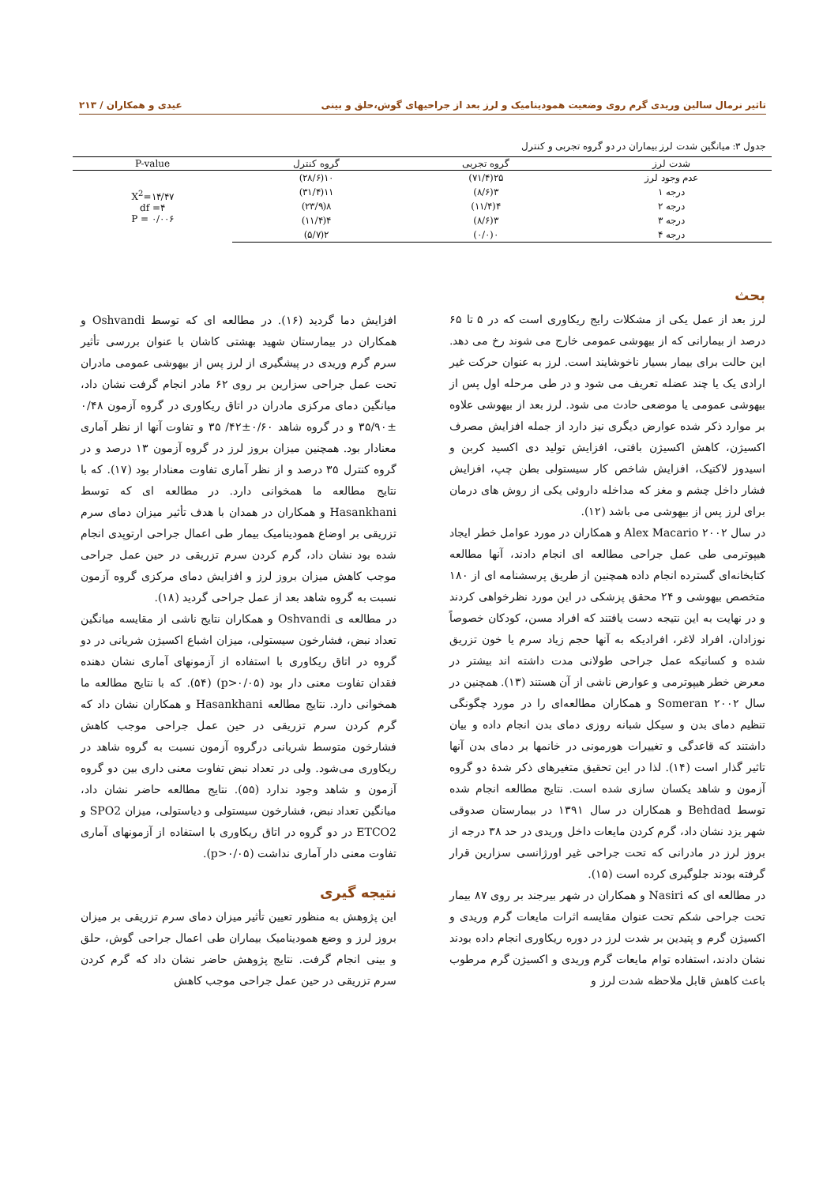تاثیر نرمال سالین وریدی گرم روی وضعیت همودینامیک و لرز بعد از جراحیهای گوش،حلق و بینی عیدی و همکاران / ۲۱۳
جدول ۳: میانگین شدت لرز بیماران در دو گروه تجربی و کنترل
| شدت لرز | گروه تجربی | گروه کنترل | P-value |
| --- | --- | --- | --- |
| عدم وجود لرز | ۲۵(۷۱/۴) | ۱۰(۲۸/۶) | X<sup>2</sup>=۱۴/۴۷ df =۴ P = ۰/۰۰۶ |
| درجه ۱ | ۳(۸/۶) | ۱۱(۳۱/۴) | |
| درجه ۲ | ۴(۱۱/۴) | ۸(۲۳/۹) | |
| درجه ۳ | ۳(۸/۶) | ۴(۱۱/۴) | |
| درجه ۴ | ۰(۰/۰) | ۲(۵/۷) | |
بحث
لرز بعد از عمل یکی از مشکلات رایج ریکاوری است که در ۵ تا ۶۵ درصد از بیمارانی که از بیهوشی عمومی خارج می شوند رخ می دهد. این حالت برای بیمار بسیار ناخوشایند است. لرز به عنوان حرکت غیر ارادی یک یا چند عضله تعریف می شود و در طی مرحله اول پس از بیهوشی عمومی یا موضعی حادث می شود. لرز بعد از بیهوشی علاوه بر موارد ذکر شده عوارض دیگری نیز دارد از جمله افزایش مصرف اکسیژن، کاهش اکسیژن بافتی، افزایش تولید دی اکسید کربن و اسیدوز لاکتیک، افزایش شاخص کار سیستولی بطن چپ، افزایش فشار داخل چشم و مغز که مداخله داروئی یکی از روش های درمان برای لرز پس از بیهوشی می باشد (۱۲).
در سال ۲۰۰۲ Alex Macario و همکاران در مورد عوامل خطر ایجاد هیپوترمی طی عمل جراحی مطالعه ای انجام دادند، آنها مطالعه کتابخانه‌ای گسترده انجام داده همچنین از طریق پرسشنامه ای از ۱۸۰ متخصص بیهوشی و ۲۴ محقق پزشکی در این مورد نظرخواهی کردند و در نهایت به این نتیجه دست یافتند که افراد مسن، کودکان خصوصاً نوزادان، افراد لاغر، افرادیکه به آنها حجم زیاد سرم یا خون تزریق شده و کسانیکه عمل جراحی طولانی مدت داشته اند بیشتر در معرض خطر هیپوترمی و عوارض ناشی از آن هستند (۱۳). همچنین در سال ۲۰۰۲ Someran و همکاران مطالعه‌ای را در مورد چگونگی تنظیم دمای بدن و سیکل شبانه روزی دمای بدن انجام داده و بیان داشتند که قاعدگی و تغییرات هورمونی در خانمها بر دمای بدن آنها تاثیر گذار است (۱۴). لذا در این تحقیق متغیرهای ذکر شدهٔ دو گروه آزمون و شاهد یکسان سازی شده است. نتایج مطالعه انجام شده توسط Behdad و همکاران در سال ۱۳۹۱ در بیمارستان صدوقی شهر یزد نشان داد، گرم کردن مایعات داخل وریدی در حد ۳۸ درجه از بروز لرز در مادرانی که تحت جراحی غیر اورژانسی سزارین قرار گرفته بودند جلوگیری کرده است (۱۵).
در مطالعه ای که Nasiri و همکاران در شهر بیرجند بر روی ۸۷ بیمار تحت جراحی شکم تحت عنوان مقایسه اثرات مایعات گرم وریدی و اکسیژن گرم و پتیدین بر شدت لرز در دوره ریکاوری انجام داده بودند نشان دادند، استفاده توام مایعات گرم وریدی و اکسیژن گرم مرطوب باعث کاهش قابل ملاحظه شدت لرز و
افزایش دما گردید (۱۶). در مطالعه ای که توسط Oshvandi و همکاران در بیمارستان شهید بهشتی کاشان با عنوان بررسی تأثیر سرم گرم وریدی در پیشگیری از لرز پس از بیهوشی عمومی مادران تحت عمل جراحی سزارین بر روی ۶۲ مادر انجام گرفت نشان داد، میانگین دمای مرکزی مادران در اتاق ریکاوری در گروه آزمون ۰/۴۸ ±۳۵/۹۰ و در گروه شاهد ۰/۶۰±۴۲/ ۳۵ و تفاوت آنها از نظر آماری معنادار بود. همچنین میزان بروز لرز در گروه آزمون ۱۳ درصد و در گروه کنترل ۳۵ درصد و از نظر آماری تفاوت معنادار بود (۱۷). که با نتایج مطالعه ما همخوانی دارد. در مطالعه ای که توسط Hasankhani و همکاران در همدان با هدف تأثیر میزان دمای سرم تزریقی بر اوضاع همودینامیک بیمار طی اعمال جراحی ارتوپدی انجام شده بود نشان داد، گرم کردن سرم تزریقی در حین عمل جراحی موجب کاهش میزان بروز لرز و افزایش دمای مرکزی گروه آزمون نسبت به گروه شاهد بعد از عمل جراحی گردید (۱۸).
در مطالعه ی Oshvandi و همکاران نتایج ناشی از مقایسه میانگین تعداد نبض، فشارخون سیستولی، میزان اشباع اکسیژن شریانی در دو گروه در اتاق ریکاوری با استفاده از آزمونهای آماری نشان دهنده فقدان تفاوت معنی دار بود (p>۰/۰۵) (۵۴). که با نتایج مطالعه ما همخوانی دارد. نتایج مطالعه Hasankhani و همکاران نشان داد که گرم کردن سرم تزریقی در حین عمل جراحی موجب کاهش فشارخون متوسط شریانی درگروه آزمون نسبت به گروه شاهد در ریکاوری می‌شود. ولی در تعداد نبض تفاوت معنی داری بین دو گروه آزمون و شاهد وجود ندارد (۵۵). نتایج مطالعه حاضر نشان داد، میانگین تعداد نبض، فشارخون سیستولی و دیاستولی، میزان SPO2 و ETCO2 در دو گروه در اتاق ریکاوری با استفاده از آزمونهای آماری تفاوت معنی دار آماری نداشت (p>۰/۰۵).
نتیجه گیری
این پژوهش به منظور تعیین تأثیر میزان دمای سرم تزریقی بر میزان بروز لرز و وضع همودینامیک بیماران طی اعمال جراحی گوش، حلق و بینی انجام گرفت. نتایج پژوهش حاضر نشان داد که گرم کردن سرم تزریقی در حین عمل جراحی موجب کاهش